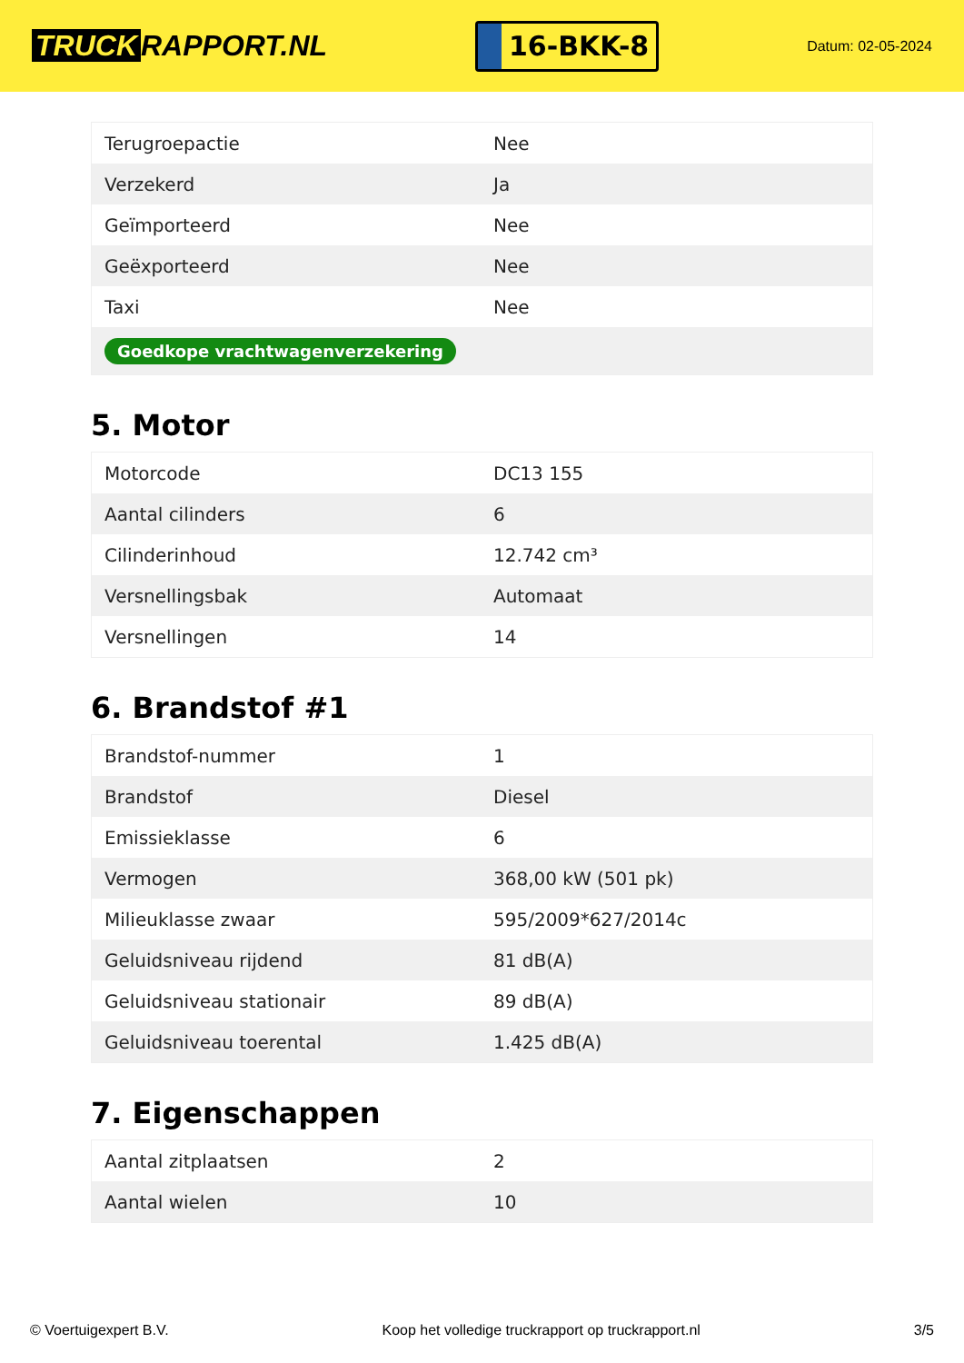TRUCK RAPPORT.NL
16-BKK-8
Datum: 02-05-2024
| Terugroepactie | Nee |
| Verzekerd | Ja |
| Geïmporteerd | Nee |
| Geëxporteerd | Nee |
| Taxi | Nee |
| Goedkope vrachtwagenverzekering | |
5. Motor
| Motorcode | DC13 155 |
| Aantal cilinders | 6 |
| Cilinderinhoud | 12.742 cm³ |
| Versnellingsbak | Automaat |
| Versnellingen | 14 |
6. Brandstof #1
| Brandstof-nummer | 1 |
| Brandstof | Diesel |
| Emissieklasse | 6 |
| Vermogen | 368,00 kW (501 pk) |
| Milieuklasse zwaar | 595/2009*627/2014c |
| Geluidsniveau rijdend | 81 dB(A) |
| Geluidsniveau stationair | 89 dB(A) |
| Geluidsniveau toerental | 1.425 dB(A) |
7. Eigenschappen
| Aantal zitplaatsen | 2 |
| Aantal wielen | 10 |
© Voertuigexpert B.V. Koop het volledige truckrapport op truckrapport.nl 3/5